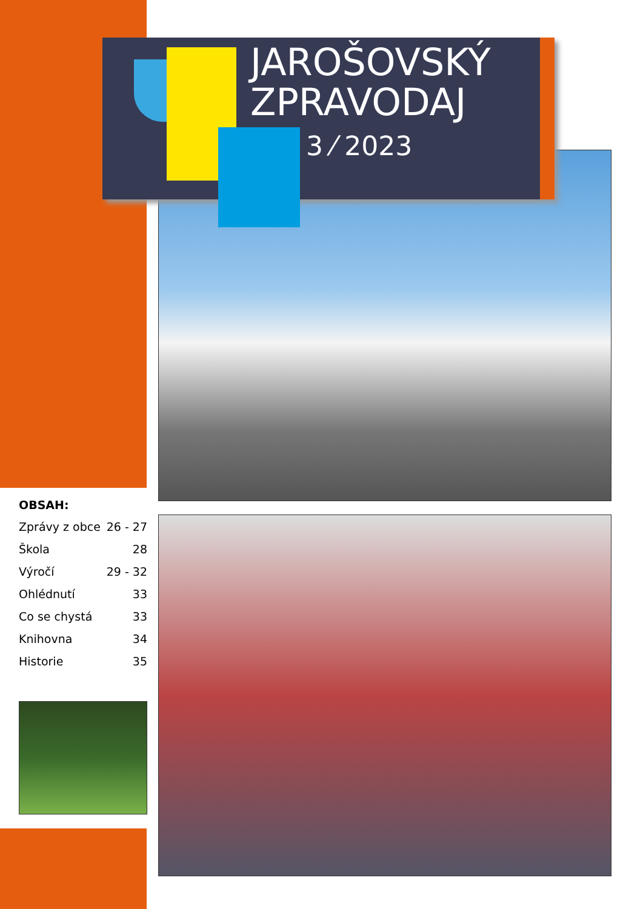JAROŠOVSKÝ
ZPRAVODAJ
3 ⁄ 2023
OBSAH:
| Zprávy z obce | 26 - 27 |
| Škola | 28 |
| Výročí | 29 - 32 |
| Ohlédnutí | 33 |
| Co se chystá | 33 |
| Knihovna | 34 |
| Historie | 35 |